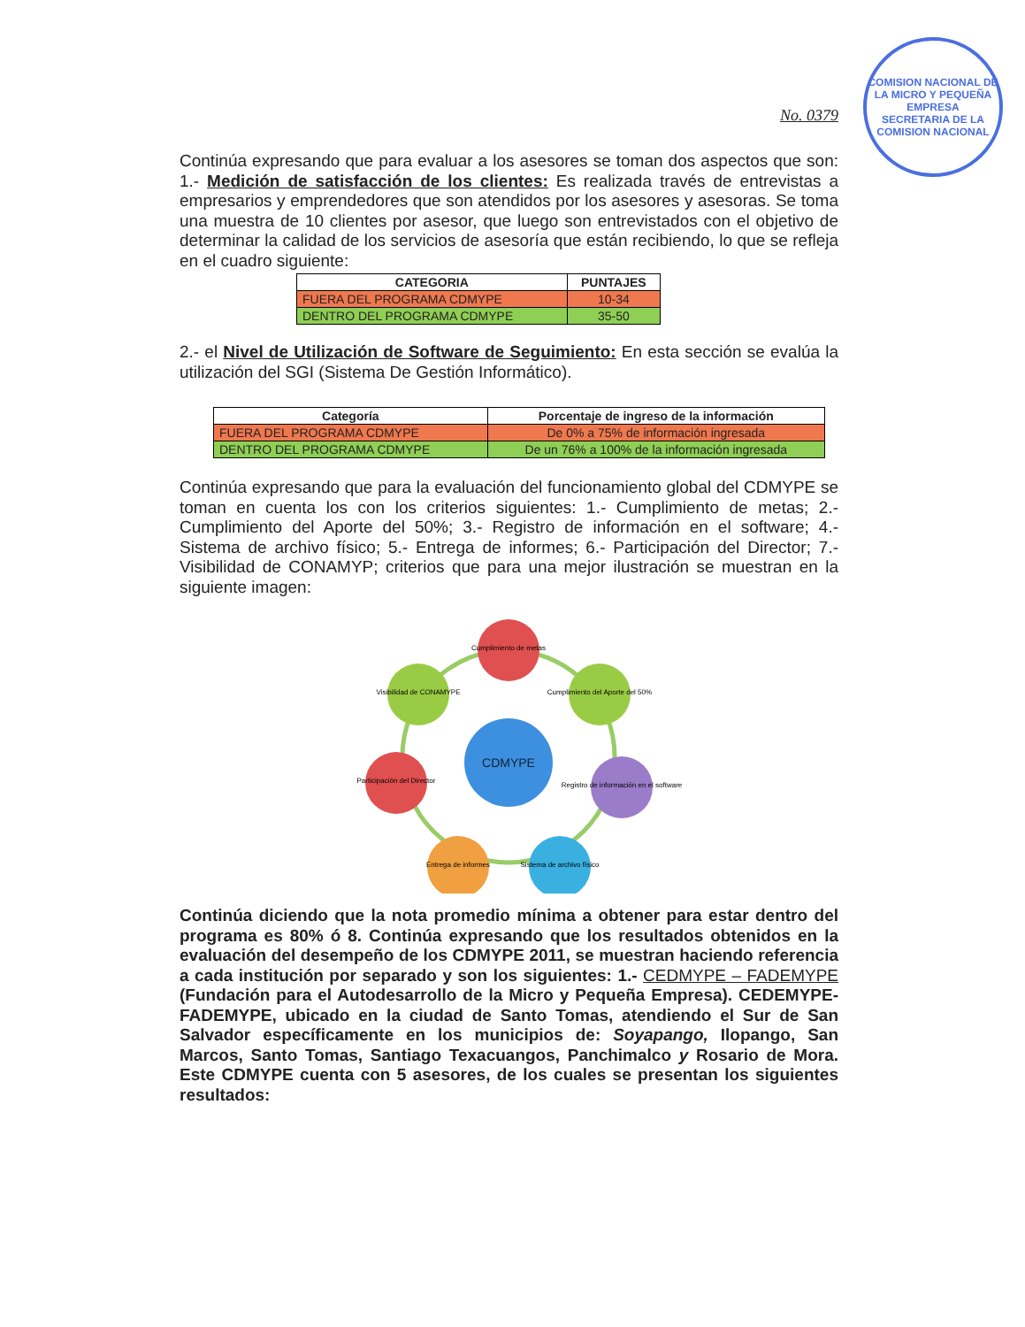COMISION NACIONAL DE LA MICRO Y PEQUEÑA EMPRESA
SECRETARIA DE LA COMISION NACIONAL
No. 0379
Continúa expresando que para evaluar a los asesores se toman dos aspectos que son: 1.- Medición de satisfacción de los clientes: Es realizada través de entrevistas a empresarios y emprendedores que son atendidos por los asesores y asesoras. Se toma una muestra de 10 clientes por asesor, que luego son entrevistados con el objetivo de determinar la calidad de los servicios de asesoría que están recibiendo, lo que se refleja en el cuadro siguiente:
| CATEGORIA | PUNTAJES |
| --- | --- |
| FUERA DEL PROGRAMA CDMYPE | 10-34 |
| DENTRO DEL PROGRAMA CDMYPE | 35-50 |
2.- el Nivel de Utilización de Software de Seguimiento: En esta sección se evalúa la utilización del SGI (Sistema De Gestión Informático).
| Categoría | Porcentaje de ingreso de la información |
| --- | --- |
| FUERA DEL PROGRAMA CDMYPE | De 0% a 75% de información ingresada |
| DENTRO DEL PROGRAMA CDMYPE | De un 76% a 100% de la información ingresada |
Continúa expresando que para la evaluación del funcionamiento global del CDMYPE se toman en cuenta los con los criterios siguientes: 1.- Cumplimiento de metas; 2.- Cumplimiento del Aporte del 50%; 3.- Registro de información en el software; 4.- Sistema de archivo físico; 5.- Entrega de informes; 6.- Participación del Director; 7.- Visibilidad de CONAMYP; criterios que para una mejor ilustración se muestran en la siguiente imagen:
CDMYPE
Cumplimiento de metas
Cumplimiento del Aporte del 50%
Registro de información en el software
Sistema de archivo físico
Entrega de informes
Participación del Director
Visibilidad de CONAMYPE
Continúa diciendo que la nota promedio mínima a obtener para estar dentro del programa es 80% ó 8. Continúa expresando que los resultados obtenidos en la evaluación del desempeño de los CDMYPE 2011, se muestran haciendo referencia a cada institución por separado y son los siguientes: 1.- CEDMYPE – FADEMYPE (Fundación para el Autodesarrollo de la Micro y Pequeña Empresa). CEDEMYPE-FADEMYPE, ubicado en la ciudad de Santo Tomas, atendiendo el Sur de San Salvador específicamente en los municipios de: Soyapango, Ilopango, San Marcos, Santo Tomas, Santiago Texacuangos, Panchimalco y Rosario de Mora. Este CDMYPE cuenta con 5 asesores, de los cuales se presentan los siguientes resultados: